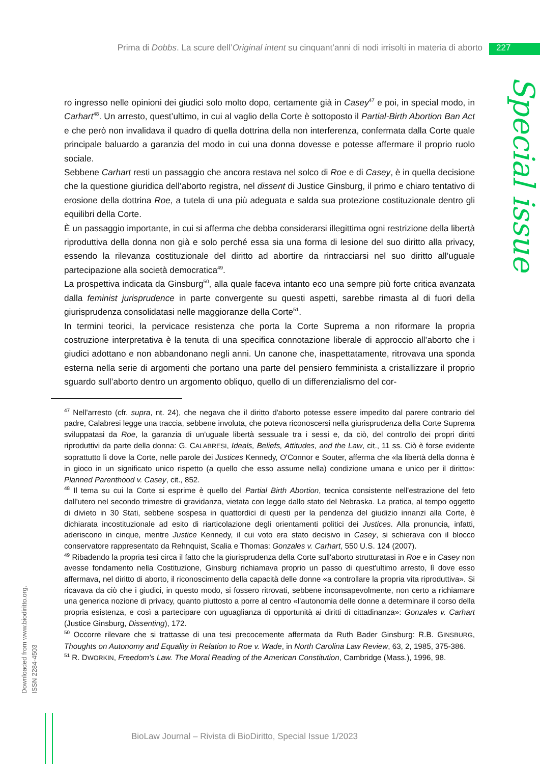Prima di Dobbs. La scure dell’Original intent su cinquant’anni di nodi irrisolti in materia di aborto 227
Special issue
ro ingresso nelle opinioni dei giudici solo molto dopo, certamente già in Casey<sup>47</sup> e poi, in special modo, in Carhart<sup>48</sup>. Un arresto, quest’ultimo, in cui al vaglio della Corte è sottoposto il Partial-Birth Abortion Ban Act e che però non invalidava il quadro di quella dottrina della non interferenza, confermata dalla Corte quale principale baluardo a garanzia del modo in cui una donna dovesse e potesse affermare il proprio ruolo sociale.
Sebbene Carhart resti un passaggio che ancora restava nel solco di Roe e di Casey, è in quella decisione che la questione giuridica dell’aborto registra, nel dissent di Justice Ginsburg, il primo e chiaro tentativo di erosione della dottrina Roe, a tutela di una più adeguata e salda sua protezione costituzionale dentro gli equilibri della Corte.
È un passaggio importante, in cui si afferma che debba considerarsi illegittima ogni restrizione della libertà riproduttiva della donna non già e solo perché essa sia una forma di lesione del suo diritto alla privacy, essendo la rilevanza costituzionale del diritto ad abortire da rintracciarsi nel suo diritto all’uguale partecipazione alla società democratica<sup>49</sup>.
La prospettiva indicata da Ginsburg<sup>50</sup>, alla quale faceva intanto eco una sempre più forte critica avanzata dalla feminist jurisprudence in parte convergente su questi aspetti, sarebbe rimasta al di fuori della giurisprudenza consolidatasi nelle maggioranze della Corte<sup>51</sup>.
In termini teorici, la pervicace resistenza che porta la Corte Suprema a non riformare la propria costruzione interpretativa è la tenuta di una specifica connotazione liberale di approccio all’aborto che i giudici adottano e non abbandonano negli anni. Un canone che, inaspettatamente, ritrovava una sponda esterna nella serie di argomenti che portano una parte del pensiero femminista a cristallizzare il proprio sguardo sull’aborto dentro un argomento obliquo, quello di un differenzialismo del cor-
<sup>47</sup> Nell'arresto (cfr. supra, nt. 24), che negava che il diritto d'aborto potesse essere impedito dal parere contrario del padre, Calabresi legge una traccia, sebbene involuta, che poteva riconoscersi nella giurisprudenza della Corte Suprema sviluppatasi da Roe, la garanzia di un'uguale libertà sessuale tra i sessi e, da ciò, del controllo dei propri diritti riproduttivi da parte della donna: G. CALABRESI, Ideals, Beliefs, Attitudes, and the Law, cit., 11 ss. Ciò è forse evidente soprattutto lì dove la Corte, nelle parole dei Justices Kennedy, O'Connor e Souter, afferma che «la libertà della donna è in gioco in un significato unico rispetto (a quello che esso assume nella) condizione umana e unico per il diritto»: Planned Parenthood v. Casey, cit., 852.
<sup>48</sup> Il tema su cui la Corte si esprime è quello del Partial Birth Abortion, tecnica consistente nell'estrazione del feto dall'utero nel secondo trimestre di gravidanza, vietata con legge dallo stato del Nebraska. La pratica, al tempo oggetto di divieto in 30 Stati, sebbene sospesa in quattordici di questi per la pendenza del giudizio innanzi alla Corte, è dichiarata incostituzionale ad esito di riarticolazione degli orientamenti politici dei Justices. Alla pronuncia, infatti, aderiscono in cinque, mentre Justice Kennedy, il cui voto era stato decisivo in Casey, si schierava con il blocco conservatore rappresentato da Rehnquist, Scalia e Thomas: Gonzales v. Carhart, 550 U.S. 124 (2007).
<sup>49</sup> Ribadendo la propria tesi circa il fatto che la giurisprudenza della Corte sull'aborto strutturatasi in Roe e in Casey non avesse fondamento nella Costituzione, Ginsburg richiamava proprio un passo di quest'ultimo arresto, lì dove esso affermava, nel diritto di aborto, il riconoscimento della capacità delle donne «a controllare la propria vita riproduttiva». Si ricavava da ciò che i giudici, in questo modo, si fossero ritrovati, sebbene inconsapevolmente, non certo a richiamare una generica nozione di privacy, quanto piuttosto a porre al centro «l'autonomia delle donne a determinare il corso della propria esistenza, e così a partecipare con uguaglianza di opportunità ai diritti di cittadinanza»: Gonzales v. Carhart (Justice Ginsburg, Dissenting), 172.
<sup>50</sup> Occorre rilevare che si trattasse di una tesi precocemente affermata da Ruth Bader Ginsburg: R.B. GINSBURG, Thoughts on Autonomy and Equality in Relation to Roe v. Wade, in North Carolina Law Review, 63, 2, 1985, 375-386.
<sup>51</sup> R. DWORKIN, Freedom's Law. The Moral Reading of the American Constitution, Cambridge (Mass.), 1996, 98.
Downloaded from www.biodiritto.org.
ISSN 2284-4503
BioLaw Journal – Rivista di BioDiritto, Special Issue 1/2023